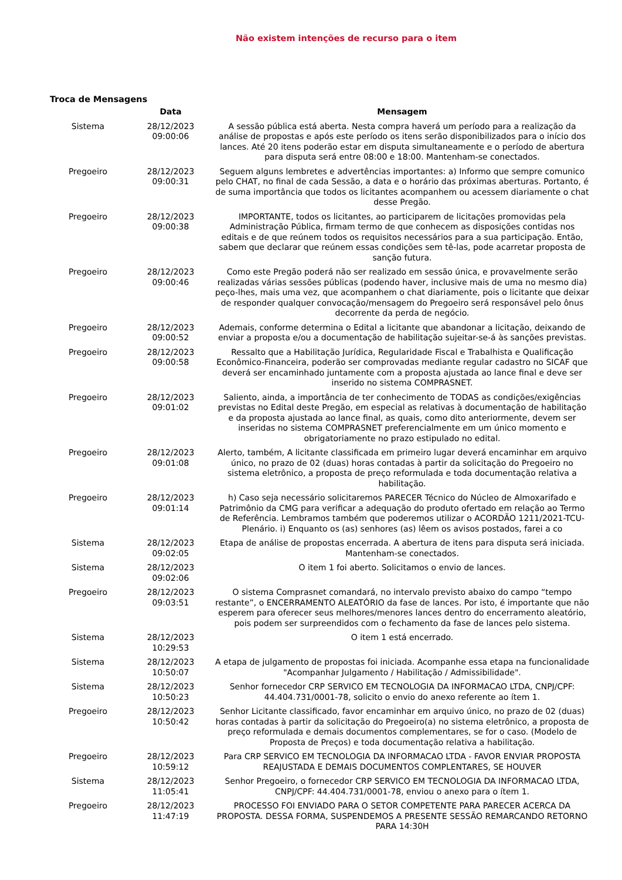Não existem intenções de recurso para o item
Troca de Mensagens
| | Data | Mensagem |
| --- | --- | --- |
| Sistema | 28/12/2023 09:00:06 | A sessão pública está aberta. Nesta compra haverá um período para a realização da análise de propostas e após este período os itens serão disponibilizados para o início dos lances. Até 20 itens poderão estar em disputa simultaneamente e o período de abertura para disputa será entre 08:00 e 18:00. Mantenham-se conectados. |
| Pregoeiro | 28/12/2023 09:00:31 | Seguem alguns lembretes e advertências importantes: a) Informo que sempre comunico pelo CHAT, no final de cada Sessão, a data e o horário das próximas aberturas. Portanto, é de suma importância que todos os licitantes acompanhem ou acessem diariamente o chat desse Pregão. |
| Pregoeiro | 28/12/2023 09:00:38 | IMPORTANTE, todos os licitantes, ao participarem de licitações promovidas pela Administração Pública, firmam termo de que conhecem as disposições contidas nos editais e de que reúnem todos os requisitos necessários para a sua participação. Então, sabem que declarar que reúnem essas condições sem tê-las, pode acarretar proposta de sanção futura. |
| Pregoeiro | 28/12/2023 09:00:46 | Como este Pregão poderá não ser realizado em sessão única, e provavelmente serão realizadas várias sessões públicas (podendo haver, inclusive mais de uma no mesmo dia) peço-lhes, mais uma vez, que acompanhem o chat diariamente, pois o licitante que deixar de responder qualquer convocação/mensagem do Pregoeiro será responsável pelo ônus decorrente da perda de negócio. |
| Pregoeiro | 28/12/2023 09:00:52 | Ademais, conforme determina o Edital a licitante que abandonar a licitação, deixando de enviar a proposta e/ou a documentação de habilitação sujeitar-se-á às sanções previstas. |
| Pregoeiro | 28/12/2023 09:00:58 | Ressalto que a Habilitação Jurídica, Regularidade Fiscal e Trabalhista e Qualificação Econômico-Financeira, poderão ser comprovadas mediante regular cadastro no SICAF que deverá ser encaminhado juntamente com a proposta ajustada ao lance final e deve ser inserido no sistema COMPRASNET. |
| Pregoeiro | 28/12/2023 09:01:02 | Saliento, ainda, a importância de ter conhecimento de TODAS as condições/exigências previstas no Edital deste Pregão, em especial as relativas à documentação de habilitação e da proposta ajustada ao lance final, as quais, como dito anteriormente, devem ser inseridas no sistema COMPRASNET preferencialmente em um único momento e obrigatoriamente no prazo estipulado no edital. |
| Pregoeiro | 28/12/2023 09:01:08 | Alerto, também, A licitante classificada em primeiro lugar deverá encaminhar em arquivo único, no prazo de 02 (duas) horas contadas à partir da solicitação do Pregoeiro no sistema eletrônico, a proposta de preço reformulada e toda documentação relativa a habilitação. |
| Pregoeiro | 28/12/2023 09:01:14 | h) Caso seja necessário solicitaremos PARECER Técnico do Núcleo de Almoxarifado e Patrimônio da CMG para verificar a adequação do produto ofertado em relação ao Termo de Referência. Lembramos também que poderemos utilizar o ACORDÃO 1211/2021-TCU-Plenário. i) Enquanto os (as) senhores (as) lêem os avisos postados, farei a co |
| Sistema | 28/12/2023 09:02:05 | Etapa de análise de propostas encerrada. A abertura de itens para disputa será iniciada. Mantenham-se conectados. |
| Sistema | 28/12/2023 09:02:06 | O item 1 foi aberto. Solicitamos o envio de lances. |
| Pregoeiro | 28/12/2023 09:03:51 | O sistema Comprasnet comandará, no intervalo previsto abaixo do campo “tempo restante”, o ENCERRAMENTO ALEATÓRIO da fase de lances. Por isto, é importante que não esperem para oferecer seus melhores/menores lances dentro do encerramento aleatório, pois podem ser surpreendidos com o fechamento da fase de lances pelo sistema. |
| Sistema | 28/12/2023 10:29:53 | O item 1 está encerrado. |
| Sistema | 28/12/2023 10:50:07 | A etapa de julgamento de propostas foi iniciada. Acompanhe essa etapa na funcionalidade "Acompanhar Julgamento / Habilitação / Admissibilidade". |
| Sistema | 28/12/2023 10:50:23 | Senhor fornecedor CRP SERVICO EM TECNOLOGIA DA INFORMACAO LTDA, CNPJ/CPF: 44.404.731/0001-78, solicito o envio do anexo referente ao ítem 1. |
| Pregoeiro | 28/12/2023 10:50:42 | Senhor Licitante classificado, favor encaminhar em arquivo único, no prazo de 02 (duas) horas contadas à partir da solicitação do Pregoeiro(a) no sistema eletrônico, a proposta de preço reformulada e demais documentos complementares, se for o caso. (Modelo de Proposta de Preços) e toda documentação relativa a habilitação. |
| Pregoeiro | 28/12/2023 10:59:12 | Para CRP SERVICO EM TECNOLOGIA DA INFORMACAO LTDA - FAVOR ENVIAR PROPOSTA REAJUSTADA E DEMAIS DOCUMENTOS COMPLENTARES, SE HOUVER |
| Sistema | 28/12/2023 11:05:41 | Senhor Pregoeiro, o fornecedor CRP SERVICO EM TECNOLOGIA DA INFORMACAO LTDA, CNPJ/CPF: 44.404.731/0001-78, enviou o anexo para o ítem 1. |
| Pregoeiro | 28/12/2023 11:47:19 | PROCESSO FOI ENVIADO PARA O SETOR COMPETENTE PARA PARECER ACERCA DA PROPOSTA. DESSA FORMA, SUSPENDEMOS A PRESENTE SESSÃO REMARCANDO RETORNO PARA 14:30H |